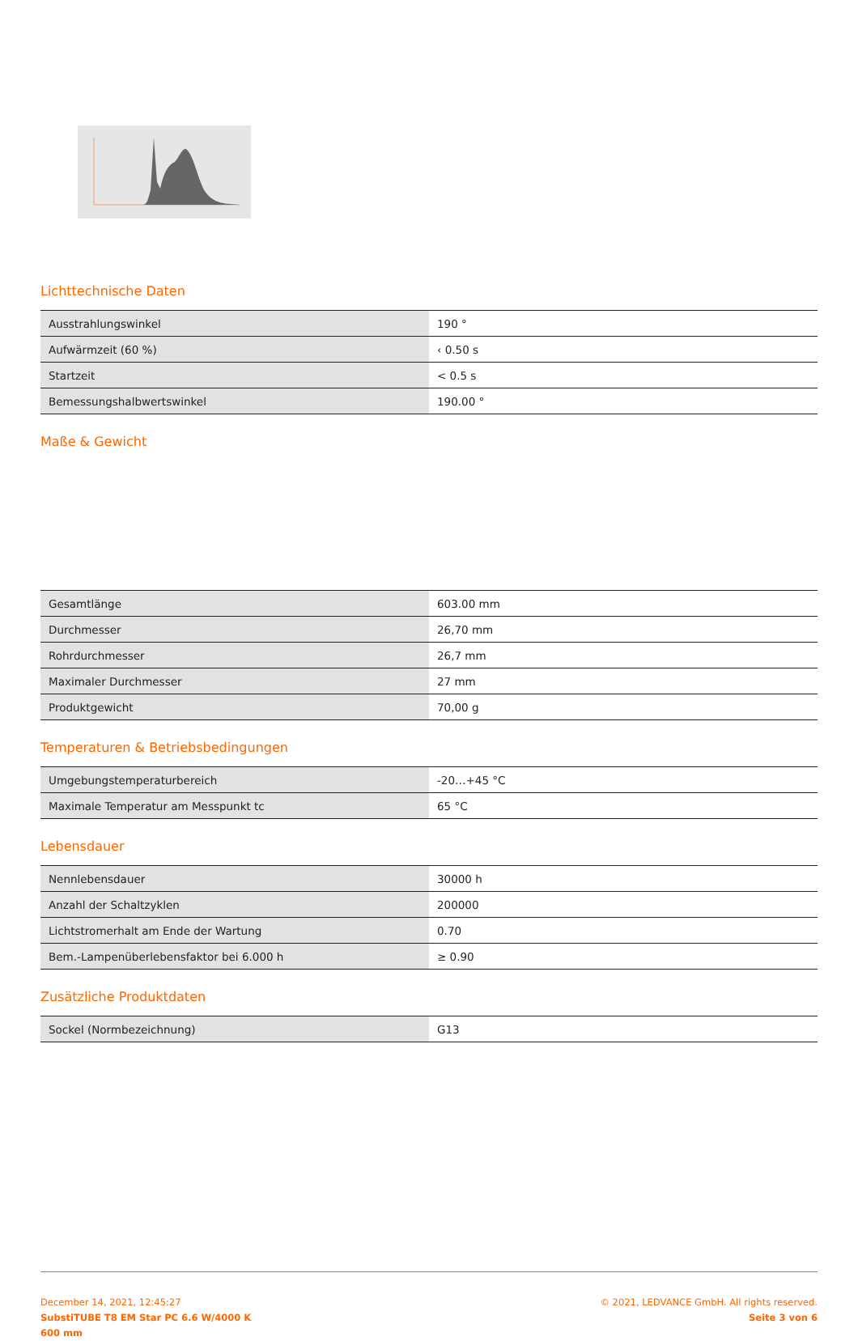Lichttechnische Daten
| Ausstrahlungswinkel | 190 ° |
| Aufwärmzeit (60 %) | ‹ 0.50 s |
| Startzeit | < 0.5 s |
| Bemessungshalbwertswinkel | 190.00 ° |
Maße & Gewicht
| Gesamtlänge | 603.00 mm |
| Durchmesser | 26,70 mm |
| Rohrdurchmesser | 26,7 mm |
| Maximaler Durchmesser | 27 mm |
| Produktgewicht | 70,00 g |
Temperaturen & Betriebsbedingungen
| Umgebungstemperaturbereich | -20…+45 °C |
| Maximale Temperatur am Messpunkt tc | 65 °C |
Lebensdauer
| Nennlebensdauer | 30000 h |
| Anzahl der Schaltzyklen | 200000 |
| Lichtstromerhalt am Ende der Wartung | 0.70 |
| Bem.-Lampenüberlebensfaktor bei 6.000 h | ≥ 0.90 |
Zusätzliche Produktdaten
| Sockel (Normbezeichnung) | G13 |
December 14, 2021, 12:45:27
SubstiTUBE T8 EM Star PC 6.6 W/4000 K
600 mm
© 2021, LEDVANCE GmbH. All rights reserved.
Seite 3 von 6